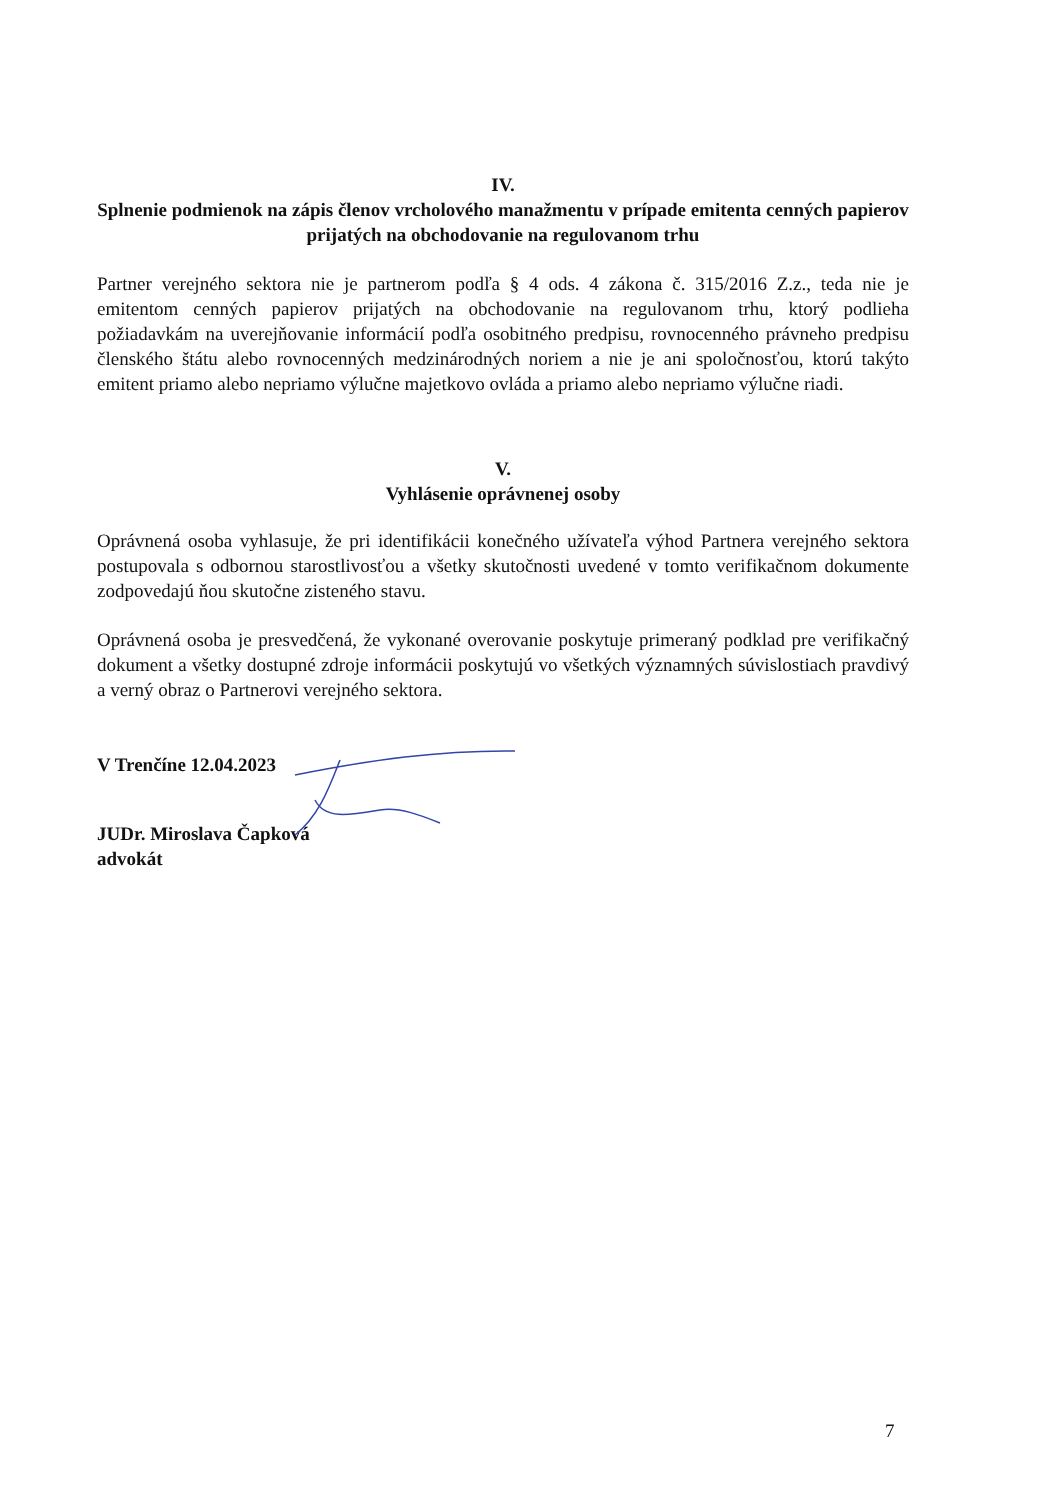IV.
Splnenie podmienok na zápis členov vrcholového manažmentu v prípade emitenta cenných papierov prijatých na obchodovanie na regulovanom trhu
Partner verejného sektora nie je partnerom podľa § 4 ods. 4 zákona č. 315/2016 Z.z., teda nie je emitentom cenných papierov prijatých na obchodovanie na regulovanom trhu, ktorý podlieha požiadavkám na uverejňovanie informácií podľa osobitného predpisu, rovnocenného právneho predpisu členského štátu alebo rovnocenných medzinárodných noriem a nie je ani spoločnosťou, ktorú takýto emitent priamo alebo nepriamo výlučne majetkovo ovláda a priamo alebo nepriamo výlučne riadi.
V.
Vyhlásenie oprávnenej osoby
Oprávnená osoba vyhlasuje, že pri identifikácii konečného užívateľa výhod Partnera verejného sektora postupovala s odbornou starostlivosťou a všetky skutočnosti uvedené v tomto verifikačnom dokumente zodpovedajú ňou skutočne zisteného stavu.
Oprávnená osoba je presvedčená, že vykonané overovanie poskytuje primeraný podklad pre verifikačný dokument a všetky dostupné zdroje informácii poskytujú vo všetkých významných súvislostiach pravdivý a verný obraz o Partnerovi verejného sektora.
V Trenčíne 12.04.2023
JUDr. Miroslava Čapková
advokát
7